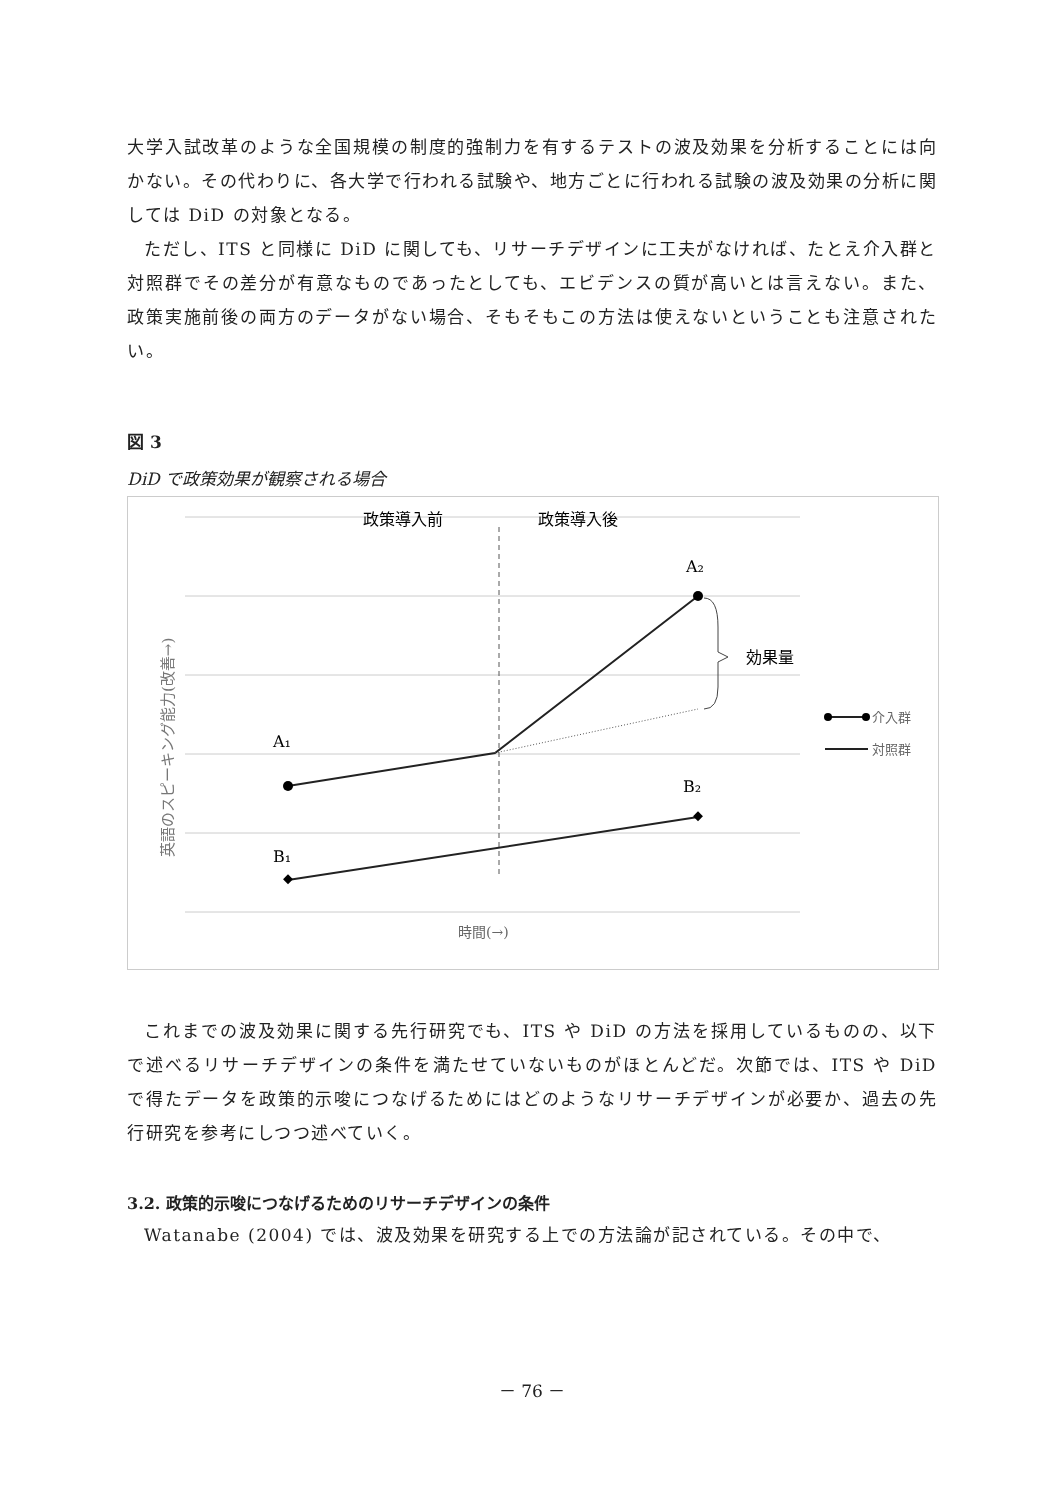大学入試改革のような全国規模の制度的強制力を有するテストの波及効果を分析することには向かない。その代わりに、各大学で行われる試験や、地方ごとに行われる試験の波及効果の分析に関しては DiD の対象となる。
ただし、ITS と同様に DiD に関しても、リサーチデザインに工夫がなければ、たとえ介入群と対照群でその差分が有意なものであったとしても、エビデンスの質が高いとは言えない。また、政策実施前後の両方のデータがない場合、そもそもこの方法は使えないということも注意されたい。
図 3
DiD で政策効果が観察される場合
政策導入前
政策導入後
A₁
A₂
B₁
B₂
効果量
介入群
対照群
時間(→)
英語のスピーキング能力(改善→)
これまでの波及効果に関する先行研究でも、ITS や DiD の方法を採用しているものの、以下で述べるリサーチデザインの条件を満たせていないものがほとんどだ。次節では、ITS や DiD で得たデータを政策的示唆につなげるためにはどのようなリサーチデザインが必要か、過去の先行研究を参考にしつつ述べていく。
3.2. 政策的示唆につなげるためのリサーチデザインの条件
Watanabe (2004) では、波及効果を研究する上での方法論が記されている。その中で、
－ 76 －